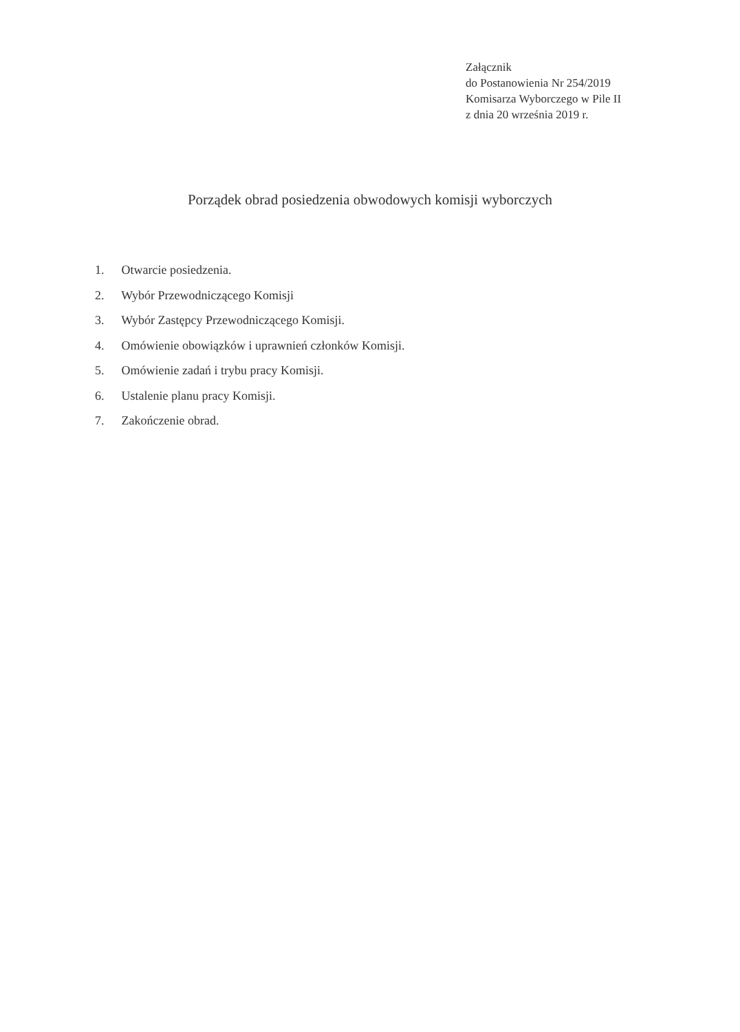Załącznik
do Postanowienia Nr 254/2019
Komisarza Wyborczego w Pile II
z dnia 20 września 2019 r.
Porządek obrad posiedzenia obwodowych komisji wyborczych
1. Otwarcie posiedzenia.
2. Wybór Przewodniczącego Komisji
3. Wybór Zastępcy Przewodniczącego Komisji.
4. Omówienie obowiązków i uprawnień członków Komisji.
5. Omówienie zadań i trybu pracy Komisji.
6. Ustalenie planu pracy Komisji.
7. Zakończenie obrad.